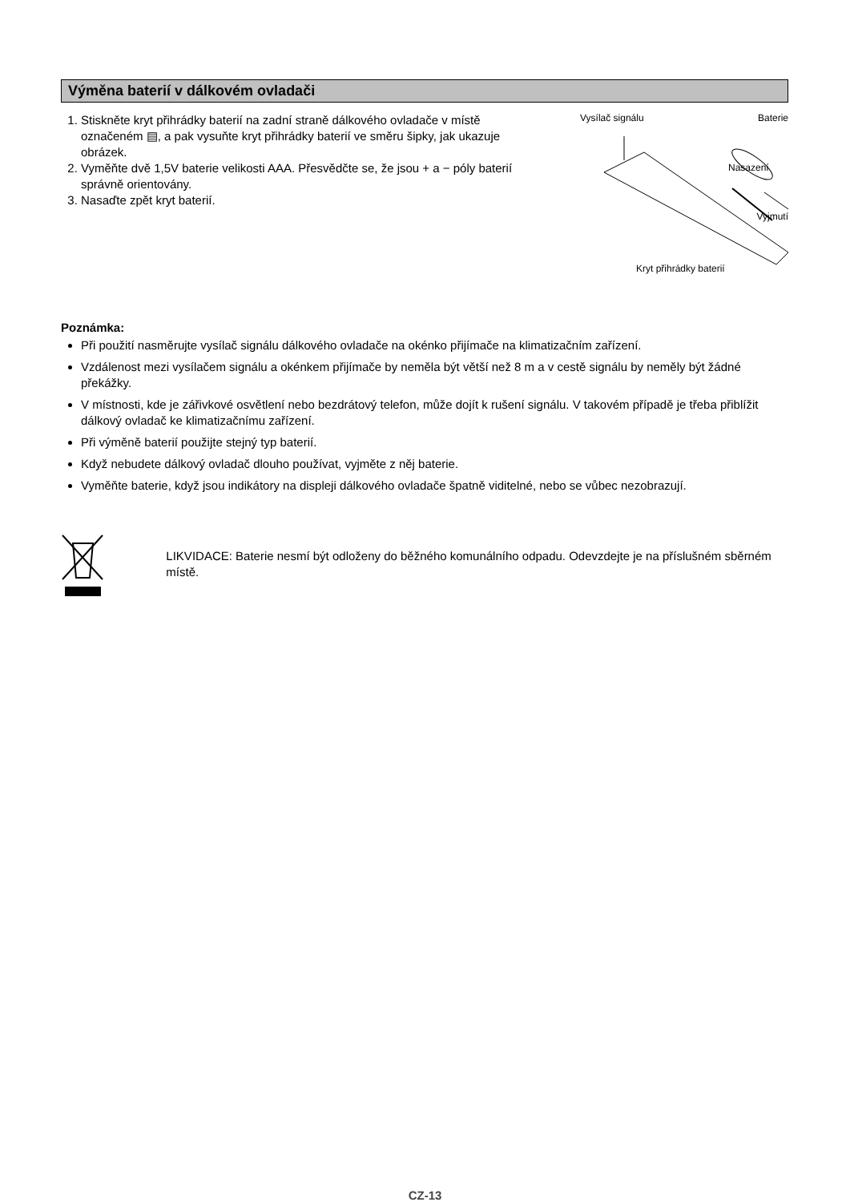Výměna baterií v dálkovém ovladači
1. Stiskněte kryt přihrádky baterií na zadní straně dálkového ovladače v místě označeném ▤, a pak vysuňte kryt přihrádky baterií ve směru šipky, jak ukazuje obrázek.
2. Vyměňte dvě 1,5V baterie velikosti AAA. Přesvědčte se, že jsou + a − póly baterií správně orientovány.
3. Nasaďte zpět kryt baterií.
Vysílač signálu Baterie
Nasazení
Vyjmutí
Kryt přihrádky baterií
Poznámka:
Při použití nasměrujte vysílač signálu dálkového ovladače na okénko přijímače na klimatizačním zařízení.
Vzdálenost mezi vysílačem signálu a okénkem přijímače by neměla být větší než 8 m a v cestě signálu by neměly být žádné překážky.
V místnosti, kde je zářivkové osvětlení nebo bezdrátový telefon, může dojít k rušení signálu. V takovém případě je třeba přiblížit dálkový ovladač ke klimatizačnímu zařízení.
Při výměně baterií použijte stejný typ baterií.
Když nebudete dálkový ovladač dlouho používat, vyjměte z něj baterie.
Vyměňte baterie, když jsou indikátory na displeji dálkového ovladače špatně viditelné, nebo se vůbec nezobrazují.
LIKVIDACE: Baterie nesmí být odloženy do běžného komunálního odpadu. Odevzdejte je na příslušném sběrném místě.
CZ-13